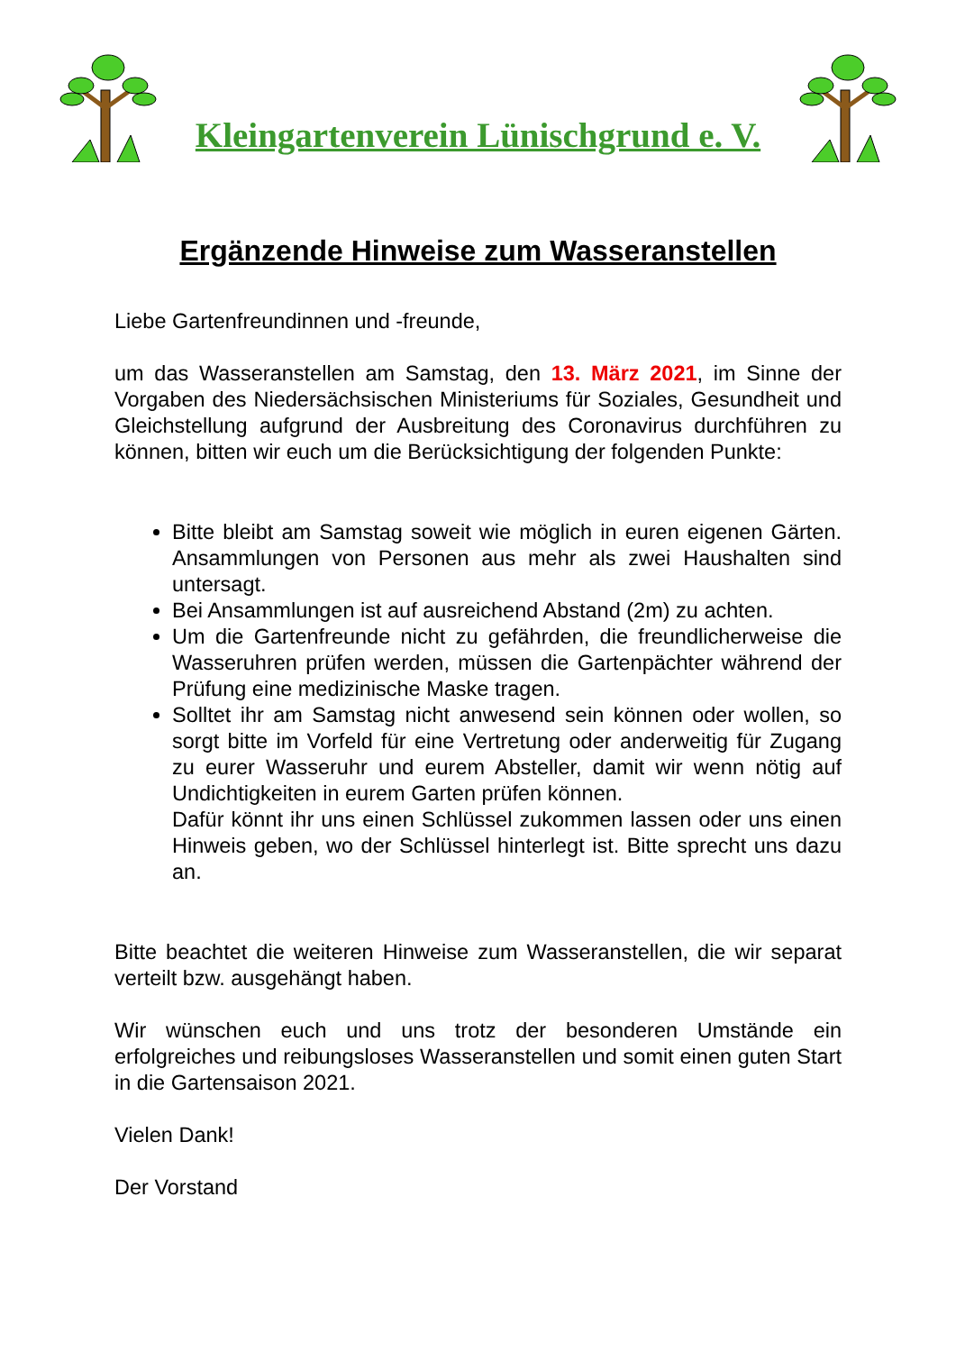Kleingartenverein Lünischgrund e. V.
Ergänzende Hinweise zum Wasseranstellen
Liebe Gartenfreundinnen und -freunde,
um das Wasseranstellen am Samstag, den 13. März 2021, im Sinne der Vorgaben des Niedersächsischen Ministeriums für Soziales, Gesundheit und Gleichstellung aufgrund der Ausbreitung des Coronavirus durchführen zu können, bitten wir euch um die Berücksichtigung der folgenden Punkte:
Bitte bleibt am Samstag soweit wie möglich in euren eigenen Gärten. Ansammlungen von Personen aus mehr als zwei Haushalten sind untersagt.
Bei Ansammlungen ist auf ausreichend Abstand (2m) zu achten.
Um die Gartenfreunde nicht zu gefährden, die freundlicherweise die Wasseruhren prüfen werden, müssen die Gartenpächter während der Prüfung eine medizinische Maske tragen.
Solltet ihr am Samstag nicht anwesend sein können oder wollen, so sorgt bitte im Vorfeld für eine Vertretung oder anderweitig für Zugang zu eurer Wasseruhr und eurem Absteller, damit wir wenn nötig auf Undichtigkeiten in eurem Garten prüfen können.
Dafür könnt ihr uns einen Schlüssel zukommen lassen oder uns einen Hinweis geben, wo der Schlüssel hinterlegt ist. Bitte sprecht uns dazu an.
Bitte beachtet die weiteren Hinweise zum Wasseranstellen, die wir separat verteilt bzw. ausgehängt haben.
Wir wünschen euch und uns trotz der besonderen Umstände ein erfolgreiches und reibungsloses Wasseranstellen und somit einen guten Start in die Gartensaison 2021.
Vielen Dank!
Der Vorstand